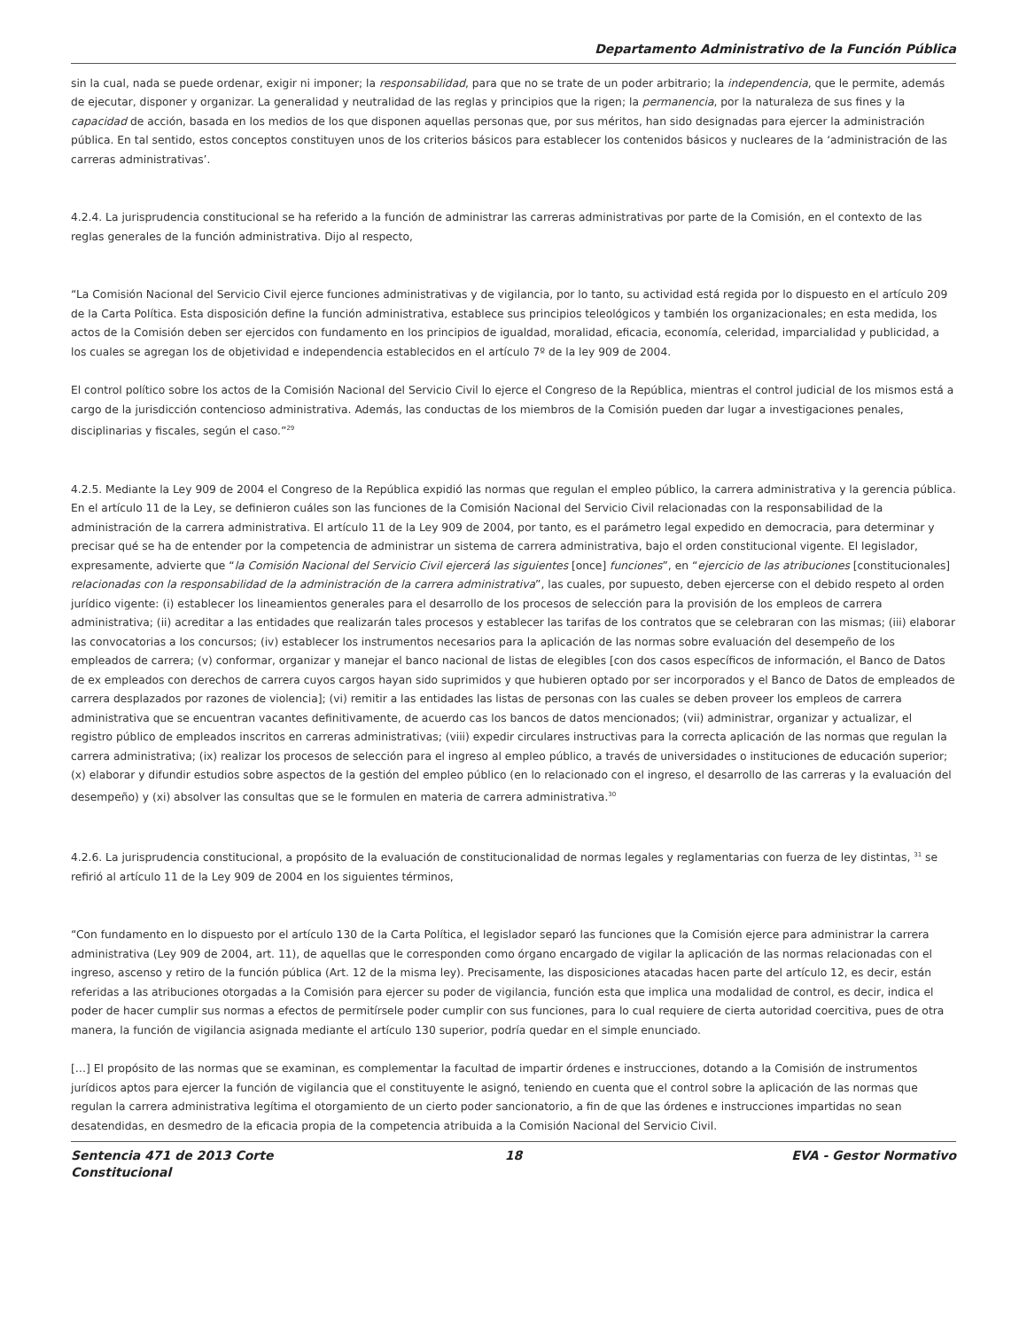Departamento Administrativo de la Función Pública
sin la cual, nada se puede ordenar, exigir ni imponer; la responsabilidad, para que no se trate de un poder arbitrario; la independencia, que le permite, además de ejecutar, disponer y organizar. La generalidad y neutralidad de las reglas y principios que la rigen; la permanencia, por la naturaleza de sus fines y la capacidad de acción, basada en los medios de los que disponen aquellas personas que, por sus méritos, han sido designadas para ejercer la administración pública. En tal sentido, estos conceptos constituyen unos de los criterios básicos para establecer los contenidos básicos y nucleares de la ‘administración de las carreras administrativas’.
4.2.4. La jurisprudencia constitucional se ha referido a la función de administrar las carreras administrativas por parte de la Comisión, en el contexto de las reglas generales de la función administrativa. Dijo al respecto,
“La Comisión Nacional del Servicio Civil ejerce funciones administrativas y de vigilancia, por lo tanto, su actividad está regida por lo dispuesto en el artículo 209 de la Carta Política. Esta disposición define la función administrativa, establece sus principios teleológicos y también los organizacionales; en esta medida, los actos de la Comisión deben ser ejercidos con fundamento en los principios de igualdad, moralidad, eficacia, economía, celeridad, imparcialidad y publicidad, a los cuales se agregan los de objetividad e independencia establecidos en el artículo 7º de la ley 909 de 2004.
El control político sobre los actos de la Comisión Nacional del Servicio Civil lo ejerce el Congreso de la República, mientras el control judicial de los mismos está a cargo de la jurisdicción contencioso administrativa. Además, las conductas de los miembros de la Comisión pueden dar lugar a investigaciones penales, disciplinarias y fiscales, según el caso.”<sup>29</sup>
4.2.5. Mediante la Ley 909 de 2004 el Congreso de la República expidió las normas que regulan el empleo público, la carrera administrativa y la gerencia pública. En el artículo 11 de la Ley, se definieron cuáles son las funciones de la Comisión Nacional del Servicio Civil relacionadas con la responsabilidad de la administración de la carrera administrativa. El artículo 11 de la Ley 909 de 2004, por tanto, es el parámetro legal expedido en democracia, para determinar y precisar qué se ha de entender por la competencia de administrar un sistema de carrera administrativa, bajo el orden constitucional vigente. El legislador, expresamente, advierte que “la Comisión Nacional del Servicio Civil ejercerá las siguientes [once] funciones”, en “ejercicio de las atribuciones [constitucionales] relacionadas con la responsabilidad de la administración de la carrera administrativa”, las cuales, por supuesto, deben ejercerse con el debido respeto al orden jurídico vigente: (i) establecer los lineamientos generales para el desarrollo de los procesos de selección para la provisión de los empleos de carrera administrativa; (ii) acreditar a las entidades que realizarán tales procesos y establecer las tarifas de los contratos que se celebraran con las mismas; (iii) elaborar las convocatorias a los concursos; (iv) establecer los instrumentos necesarios para la aplicación de las normas sobre evaluación del desempeño de los empleados de carrera; (v) conformar, organizar y manejar el banco nacional de listas de elegibles [con dos casos específicos de información, el Banco de Datos de ex empleados con derechos de carrera cuyos cargos hayan sido suprimidos y que hubieren optado por ser incorporados y el Banco de Datos de empleados de carrera desplazados por razones de violencia]; (vi) remitir a las entidades las listas de personas con las cuales se deben proveer los empleos de carrera administrativa que se encuentran vacantes definitivamente, de acuerdo cas los bancos de datos mencionados; (vii) administrar, organizar y actualizar, el registro público de empleados inscritos en carreras administrativas; (viii) expedir circulares instructivas para la correcta aplicación de las normas que regulan la carrera administrativa; (ix) realizar los procesos de selección para el ingreso al empleo público, a través de universidades o instituciones de educación superior; (x) elaborar y difundir estudios sobre aspectos de la gestión del empleo público (en lo relacionado con el ingreso, el desarrollo de las carreras y la evaluación del desempeño) y (xi) absolver las consultas que se le formulen en materia de carrera administrativa.<sup>30</sup>
4.2.6. La jurisprudencia constitucional, a propósito de la evaluación de constitucionalidad de normas legales y reglamentarias con fuerza de ley distintas, <sup>31</sup> se refirió al artículo 11 de la Ley 909 de 2004 en los siguientes términos,
“Con fundamento en lo dispuesto por el artículo 130 de la Carta Política, el legislador separó las funciones que la Comisión ejerce para administrar la carrera administrativa (Ley 909 de 2004, art. 11), de aquellas que le corresponden como órgano encargado de vigilar la aplicación de las normas relacionadas con el ingreso, ascenso y retiro de la función pública (Art. 12 de la misma ley). Precisamente, las disposiciones atacadas hacen parte del artículo 12, es decir, están referidas a las atribuciones otorgadas a la Comisión para ejercer su poder de vigilancia, función esta que implica una modalidad de control, es decir, indica el poder de hacer cumplir sus normas a efectos de permitírsele poder cumplir con sus funciones, para lo cual requiere de cierta autoridad coercitiva, pues de otra manera, la función de vigilancia asignada mediante el artículo 130 superior, podría quedar en el simple enunciado.
[…] El propósito de las normas que se examinan, es complementar la facultad de impartir órdenes e instrucciones, dotando a la Comisión de instrumentos jurídicos aptos para ejercer la función de vigilancia que el constituyente le asignó, teniendo en cuenta que el control sobre la aplicación de las normas que regulan la carrera administrativa legítima el otorgamiento de un cierto poder sancionatorio, a fin de que las órdenes e instrucciones impartidas no sean desatendidas, en desmedro de la eficacia propia de la competencia atribuida a la Comisión Nacional del Servicio Civil.
Sentencia 471 de 2013 Corte Constitucional
18 EVA - Gestor Normativo